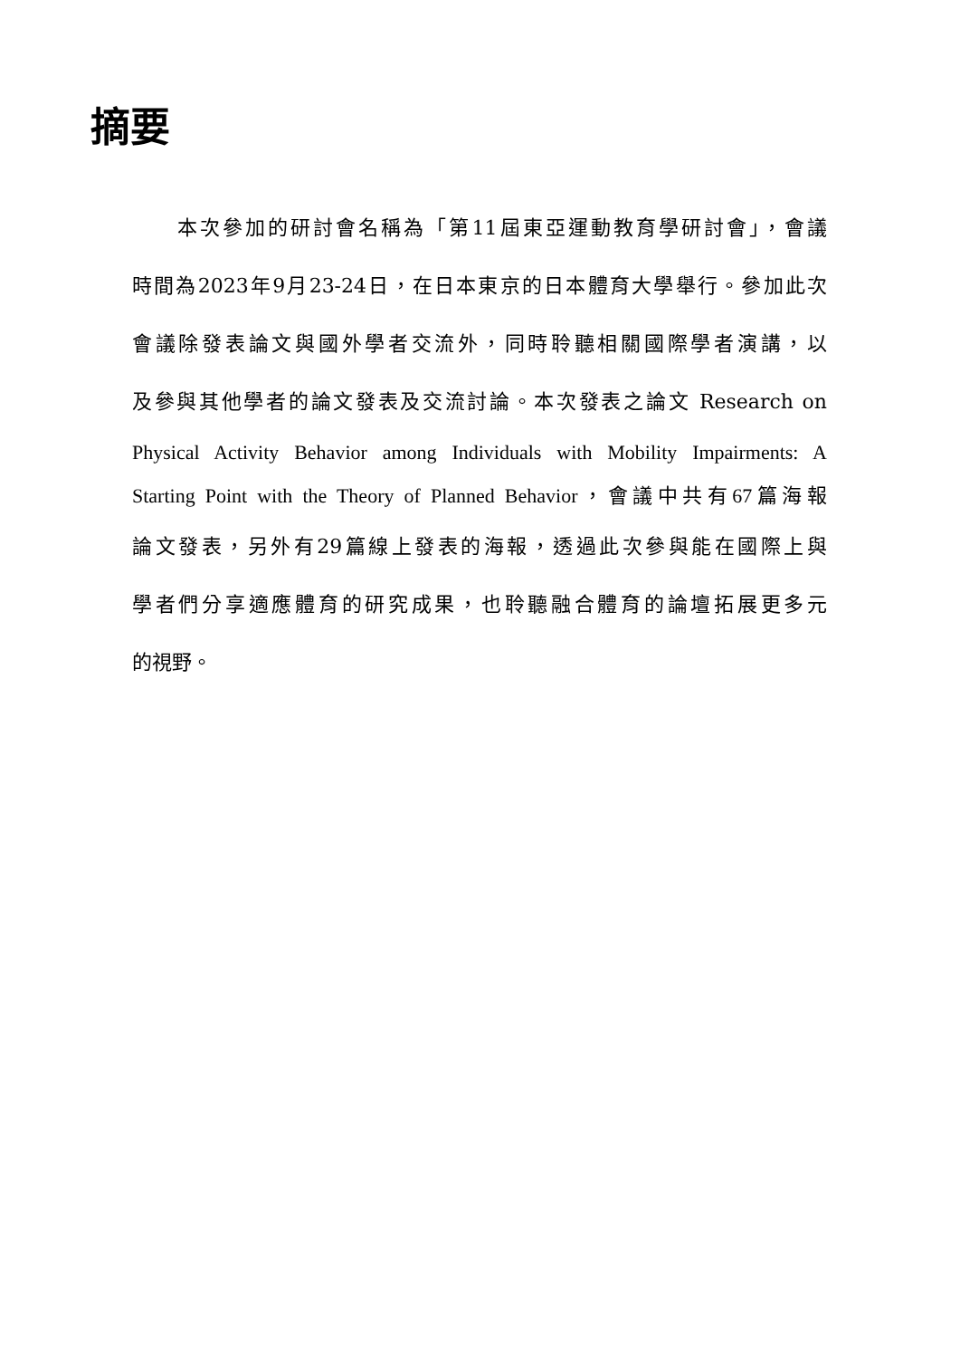摘要
　　本次參加的研討會名稱為「第11屆東亞運動教育學研討會」，會議
時間為2023年9月23-24日，在日本東京的日本體育大學舉行。參加此次
會議除發表論文與國外學者交流外，同時聆聽相關國際學者演講，以
及參與其他學者的論文發表及交流討論。本次發表之論文 Research on
Physical Activity Behavior among Individuals with Mobility Impairments: A
Starting Point with the Theory of Planned Behavior，會議中共有67篇海報
論文發表，另外有29篇線上發表的海報，透過此次參與能在國際上與
學者們分享適應體育的研究成果，也聆聽融合體育的論壇拓展更多元
的視野。